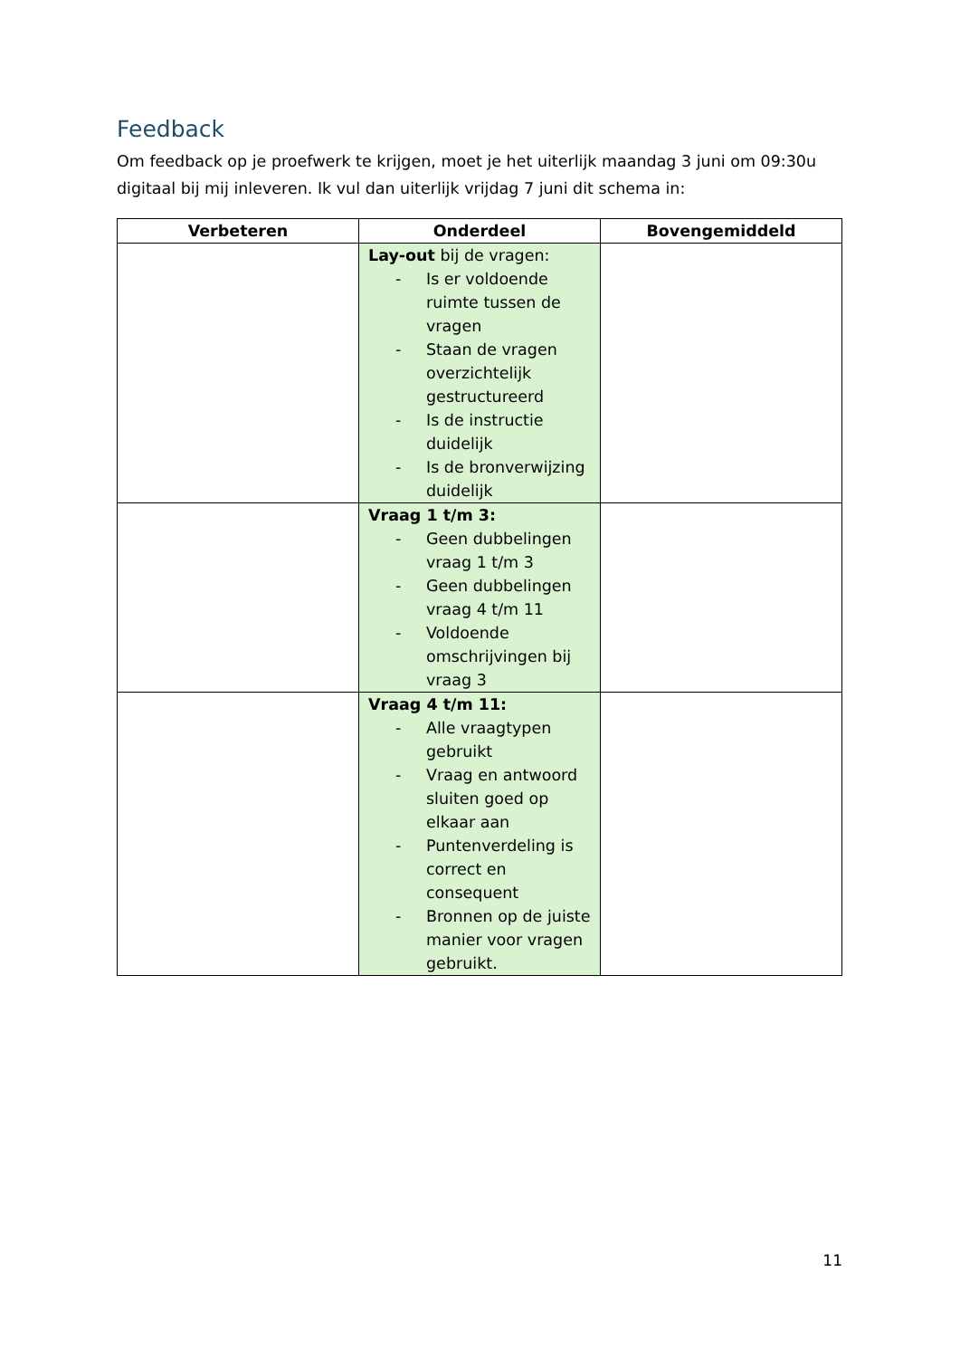Feedback
Om feedback op je proefwerk te krijgen, moet je het uiterlijk maandag 3 juni om 09:30u digitaal bij mij inleveren. Ik vul dan uiterlijk vrijdag 7 juni dit schema in:
| Verbeteren | Onderdeel | Bovengemiddeld |
| --- | --- | --- |
| | Lay-out bij de vragen: - Is er voldoende ruimte tussen de vragen - Staan de vragen overzichtelijk gestructureerd - Is de instructie duidelijk - Is de bronverwijzing duidelijk | |
| | Vraag 1 t/m 3: - Geen dubbelingen vraag 1 t/m 3 - Geen dubbelingen vraag 4 t/m 11 - Voldoende omschrijvingen bij vraag 3 | |
| | Vraag 4 t/m 11: - Alle vraagtypen gebruikt - Vraag en antwoord sluiten goed op elkaar aan - Puntenverdeling is correct en consequent - Bronnen op de juiste manier voor vragen gebruikt. | |
11